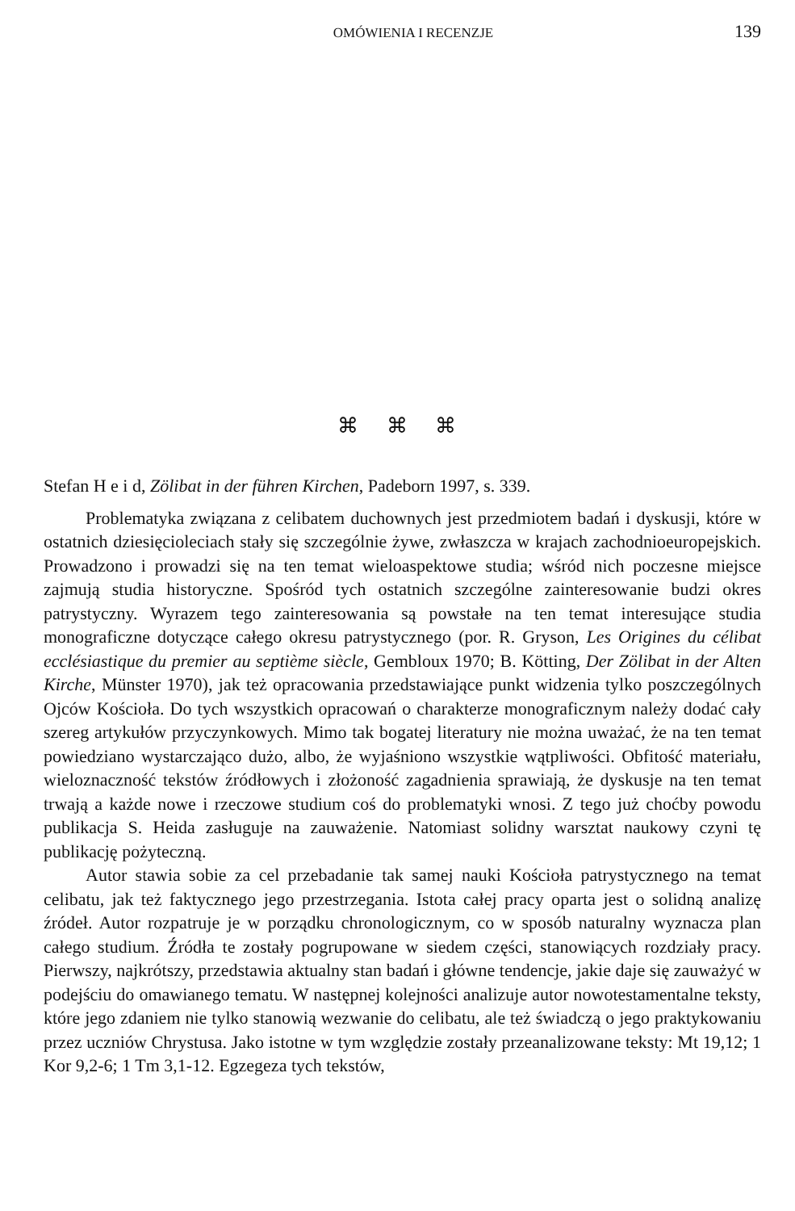OMÓWIENIA I RECENZJE 139
⌘ ⌘ ⌘
Stefan H e i d, Zölibat in der führen Kirchen, Padeborn 1997, s. 339.
Problematyka związana z celibatem duchownych jest przedmiotem badań i dyskusji, które w ostatnich dziesięcioleciach stały się szczególnie żywe, zwłaszcza w krajach zachodnioeuropejskich. Prowadzono i prowadzi się na ten temat wieloaspektowe studia; wśród nich poczesne miejsce zajmują studia historyczne. Spośród tych ostatnich szczególne zainteresowanie budzi okres patrystyczny. Wyrazem tego zainteresowania są powstałe na ten temat interesujące studia monograficzne dotyczące całego okresu patrystycznego (por. R. Gryson, Les Origines du célibat ecclésiastique du premier au septième siècle, Gembloux 1970; B. Kötting, Der Zölibat in der Alten Kirche, Münster 1970), jak też opracowania przedstawiające punkt widzenia tylko poszczególnych Ojców Kościoła. Do tych wszystkich opracowań o charakterze monograficznym należy dodać cały szereg artykułów przyczynkowych. Mimo tak bogatej literatury nie można uważać, że na ten temat powiedziano wystarczająco dużo, albo, że wyjaśniono wszystkie wątpliwości. Obfitość materiału, wieloznaczność tekstów źródłowych i złożoność zagadnienia sprawiają, że dyskusje na ten temat trwają a każde nowe i rzeczowe studium coś do problematyki wnosi. Z tego już choćby powodu publikacja S. Heida zasługuje na zauważenie. Natomiast solidny warsztat naukowy czyni tę publikację pożyteczną.
Autor stawia sobie za cel przebadanie tak samej nauki Kościoła patrystycznego na temat celibatu, jak też faktycznego jego przestrzegania. Istota całej pracy oparta jest o solidną analizę źródeł. Autor rozpatruje je w porządku chronologicznym, co w sposób naturalny wyznacza plan całego studium. Źródła te zostały pogrupowane w siedem części, stanowiących rozdziały pracy. Pierwszy, najkrótszy, przedstawia aktualny stan badań i główne tendencje, jakie daje się zauważyć w podejściu do omawianego tematu. W następnej kolejności analizuje autor nowotestamentalne teksty, które jego zdaniem nie tylko stanowią wezwanie do celibatu, ale też świadczą o jego praktykowaniu przez uczniów Chrystusa. Jako istotne w tym względzie zostały przeanalizowane teksty: Mt 19,12; 1 Kor 9,2-6; 1 Tm 3,1-12. Egzegeza tych tekstów,